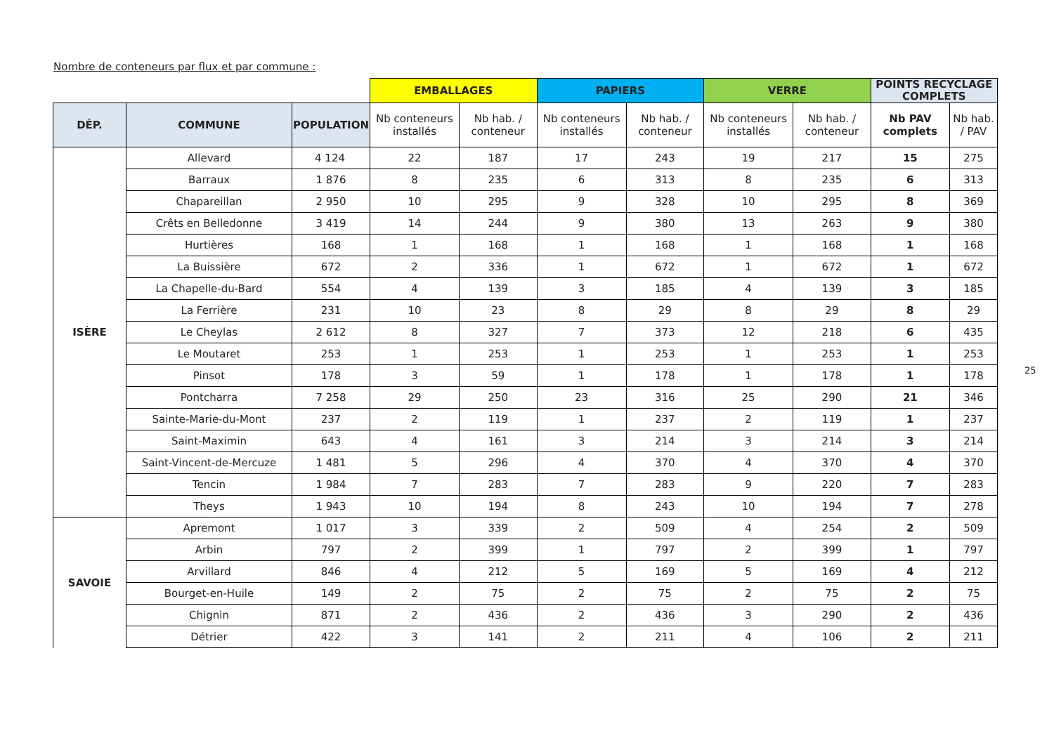Nombre de conteneurs par flux et par commune :
| | | | EMBALLAGES | | PAPIERS | | VERRE | | POINTS RECYCLAGE COMPLETS | |
| --- | --- | --- | --- | --- | --- | --- | --- | --- | --- | --- |
| DÉP. | COMMUNE | POPULATION | Nb conteneurs installés | Nb hab. / conteneur | Nb conteneurs installés | Nb hab. / conteneur | Nb conteneurs installés | Nb hab. / conteneur | Nb PAV complets | Nb hab. / PAV |
| ISÈRE | Allevard | 4 124 | 22 | 187 | 17 | 243 | 19 | 217 | 15 | 275 |
| | Barraux | 1 876 | 8 | 235 | 6 | 313 | 8 | 235 | 6 | 313 |
| | Chapareillan | 2 950 | 10 | 295 | 9 | 328 | 10 | 295 | 8 | 369 |
| | Crêts en Belledonne | 3 419 | 14 | 244 | 9 | 380 | 13 | 263 | 9 | 380 |
| | Hurtières | 168 | 1 | 168 | 1 | 168 | 1 | 168 | 1 | 168 |
| | La Buissière | 672 | 2 | 336 | 1 | 672 | 1 | 672 | 1 | 672 |
| | La Chapelle-du-Bard | 554 | 4 | 139 | 3 | 185 | 4 | 139 | 3 | 185 |
| | La Ferrière | 231 | 10 | 23 | 8 | 29 | 8 | 29 | 8 | 29 |
| | Le Cheylas | 2 612 | 8 | 327 | 7 | 373 | 12 | 218 | 6 | 435 |
| | Le Moutaret | 253 | 1 | 253 | 1 | 253 | 1 | 253 | 1 | 253 |
| | Pinsot | 178 | 3 | 59 | 1 | 178 | 1 | 178 | 1 | 178 |
| | Pontcharra | 7 258 | 29 | 250 | 23 | 316 | 25 | 290 | 21 | 346 |
| | Sainte-Marie-du-Mont | 237 | 2 | 119 | 1 | 237 | 2 | 119 | 1 | 237 |
| | Saint-Maximin | 643 | 4 | 161 | 3 | 214 | 3 | 214 | 3 | 214 |
| | Saint-Vincent-de-Mercuze | 1 481 | 5 | 296 | 4 | 370 | 4 | 370 | 4 | 370 |
| | Tencin | 1 984 | 7 | 283 | 7 | 283 | 9 | 220 | 7 | 283 |
| | Theys | 1 943 | 10 | 194 | 8 | 243 | 10 | 194 | 7 | 278 |
| SAVOIE | Apremont | 1 017 | 3 | 339 | 2 | 509 | 4 | 254 | 2 | 509 |
| | Arbin | 797 | 2 | 399 | 1 | 797 | 2 | 399 | 1 | 797 |
| | Arvillard | 846 | 4 | 212 | 5 | 169 | 5 | 169 | 4 | 212 |
| | Bourget-en-Huile | 149 | 2 | 75 | 2 | 75 | 2 | 75 | 2 | 75 |
| | Chignin | 871 | 2 | 436 | 2 | 436 | 3 | 290 | 2 | 436 |
| | Détrier | 422 | 3 | 141 | 2 | 211 | 4 | 106 | 2 | 211 |
25